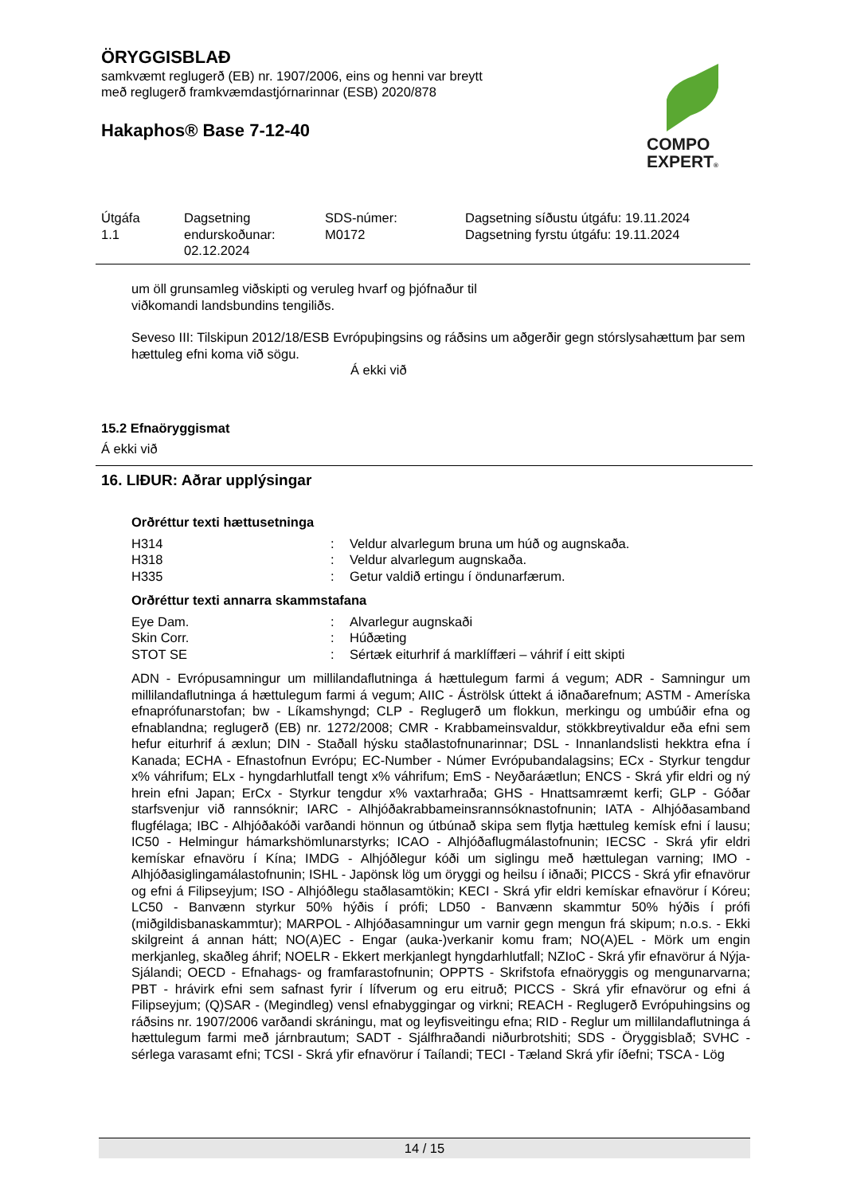ÖRYGGISBLAÐ
samkvæmt reglugerð (EB) nr. 1907/2006, eins og henni var breytt
með reglugerð framkvæmdastjórnarinnar (ESB) 2020/878
Hakaphos® Base 7-12-40
COMPO
EXPERT®
Útgáfa
1.1
Dagsetning
endurskoðunar:
02.12.2024
SDS-númer:
M0172
Dagsetning síðustu útgáfu: 19.11.2024
Dagsetning fyrstu útgáfu: 19.11.2024
um öll grunsamleg viðskipti og veruleg hvarf og þjófnaður til
viðkomandi landsbundins tengiliðs.
Seveso III: Tilskipun 2012/18/ESB Evrópuþingsins og ráðsins um aðgerðir gegn stórslysahættum þar sem hættuleg efni koma við sögu.
Á ekki við
15.2 Efnaöryggismat
Á ekki við
16. LIÐUR: Aðrar upplýsingar
Orðréttur texti hættusetninga
| H314 | : | Veldur alvarlegum bruna um húð og augnskaða. |
| H318 | : | Veldur alvarlegum augnskaða. |
| H335 | : | Getur valdið ertingu í öndunarfærum. |
Orðréttur texti annarra skammstafana
| Eye Dam. | : | Alvarlegur augnskaði |
| Skin Corr. | : | Húðæting |
| STOT SE | : | Sértæk eiturhrif á marklíffæri – váhrif í eitt skipti |
ADN - Evrópusamningur um millilandaflutninga á hættulegum farmi á vegum; ADR - Samningur um millilandaflutninga á hættulegum farmi á vegum; AIIC - Áströlsk úttekt á iðnaðarefnum; ASTM - Ameríska efnaprófunarstofan; bw - Líkamshyngd; CLP - Reglugerð um flokkun, merkingu og umbúðir efna og efnablandna; reglugerð (EB) nr. 1272/2008; CMR - Krabbameinsvaldur, stökkbreytivaldur eða efni sem hefur eiturhrif á æxlun; DIN - Staðall hýsku staðlastofnunarinnar; DSL - Innanlandslisti hekktra efna í Kanada; ECHA - Efnastofnun Evrópu; EC-Number - Númer Evrópubandalagsins; ECx - Styrkur tengdur x% váhrifum; ELx - hyngdarhlutfall tengt x% váhrifum; EmS - Neyðaráætlun; ENCS - Skrá yfir eldri og ný hrein efni Japan; ErCx - Styrkur tengdur x% vaxtarhraða; GHS - Hnattsamræmt kerfi; GLP - Góðar starfsvenjur við rannsóknir; IARC - Alhjóðakrabbameinsrannsóknastofnunin; IATA - Alhjóðasamband flugfélaga; IBC - Alhjóðakóði varðandi hönnun og útbúnað skipa sem flytja hættuleg kemísk efni í lausu; IC50 - Helmingur hámarkshömlunarstyrks; ICAO - Alhjóðaflugmálastofnunin; IECSC - Skrá yfir eldri kemískar efnavöru í Kína; IMDG - Alhjóðlegur kóði um siglingu með hættulegan varning; IMO - Alhjóðasiglingamálastofnunin; ISHL - Japönsk lög um öryggi og heilsu í iðnaði; PICCS - Skrá yfir efnavörur og efni á Filipseyjum; ISO - Alhjóðlegu staðlasamtökin; KECI - Skrá yfir eldri kemískar efnavörur í Kóreu; LC50 - Banvænn styrkur 50% hýðis í prófi; LD50 - Banvænn skammtur 50% hýðis í prófi (miðgildisbanaskammtur); MARPOL - Alhjóðasamningur um varnir gegn mengun frá skipum; n.o.s. - Ekki skilgreint á annan hátt; NO(A)EC - Engar (auka-)verkanir komu fram; NO(A)EL - Mörk um engin merkjanleg, skaðleg áhrif; NOELR - Ekkert merkjanlegt hyngdarhlutfall; NZIoC - Skrá yfir efnavörur á Nýja-Sjálandi; OECD - Efnahags- og framfarastofnunin; OPPTS - Skrifstofa efnaöryggis og mengunarvarna; PBT - hrávirk efni sem safnast fyrir í lífverum og eru eitruð; PICCS - Skrá yfir efnavörur og efni á Filipseyjum; (Q)SAR - (Megindleg) vensl efnabyggingar og virkni; REACH - Reglugerð Evrópuhingsins og ráðsins nr. 1907/2006 varðandi skráningu, mat og leyfisveitingu efna; RID - Reglur um millilandaflutninga á hættulegum farmi með járnbrautum; SADT - Sjálfhraðandi niðurbrotshiti; SDS - Öryggisblað; SVHC - sérlega varasamt efni; TCSI - Skrá yfir efnavörur í Taílandi; TECI - Tæland Skrá yfir íðefni; TSCA - Lög
14 / 15